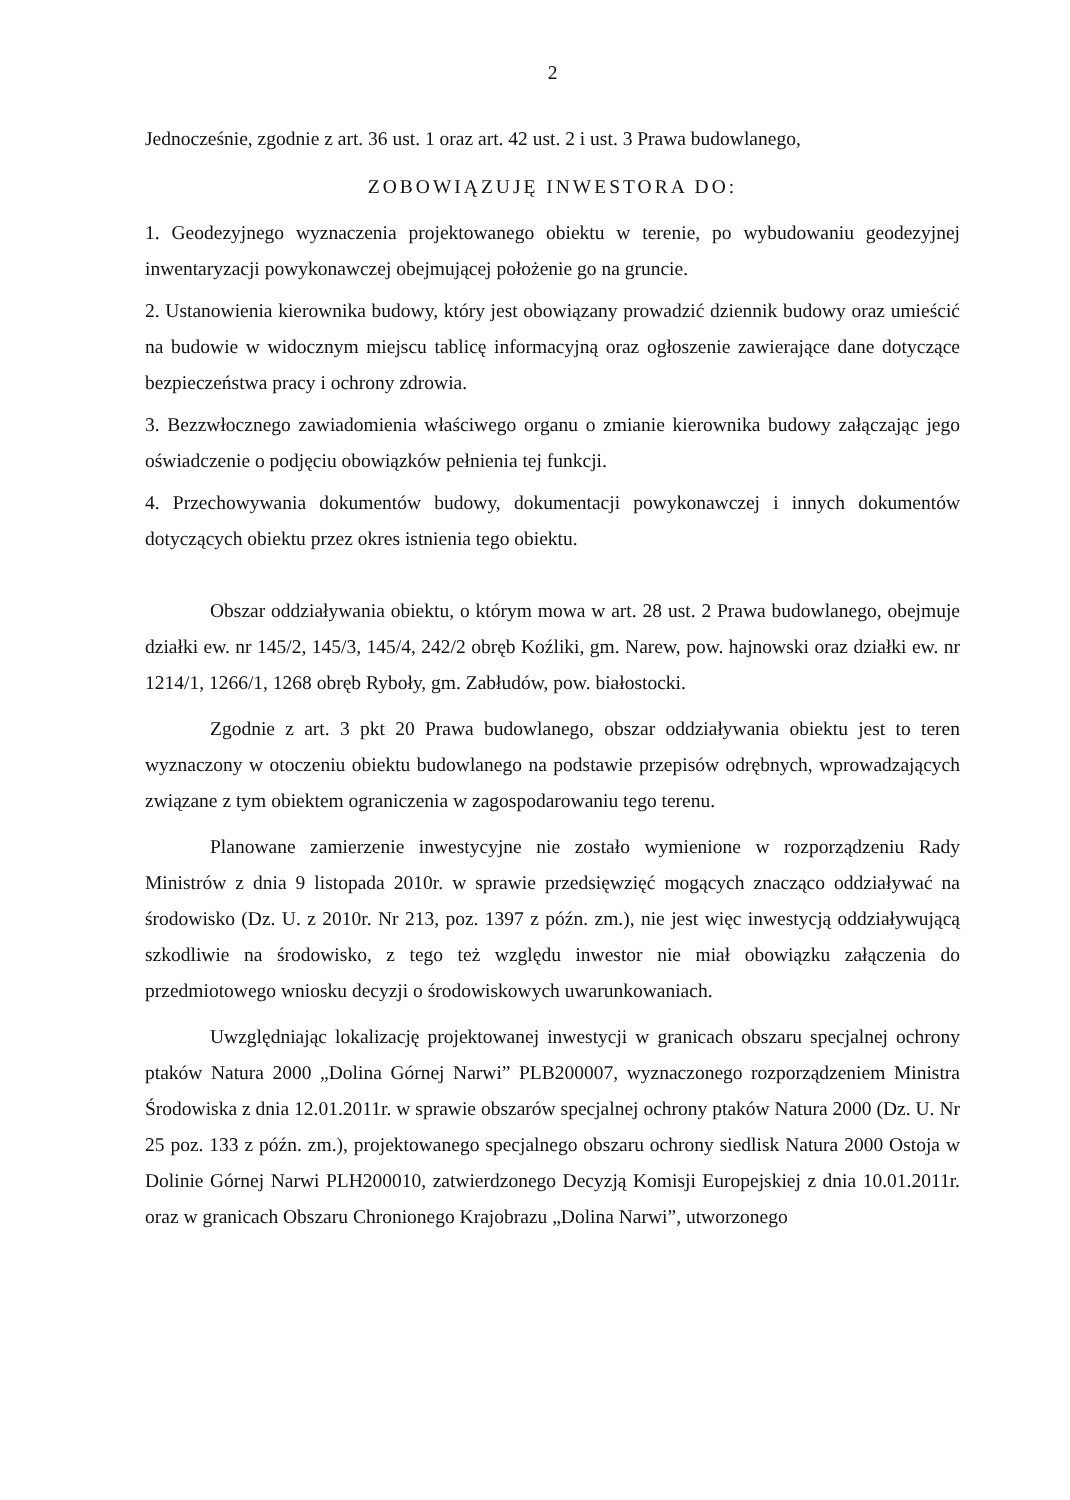2
Jednocześnie, zgodnie z art. 36 ust. 1 oraz art. 42 ust. 2 i ust. 3 Prawa budowlanego,
ZOBOWIĄZUJĘ INWESTORA DO:
1. Geodezyjnego wyznaczenia projektowanego obiektu w terenie, po wybudowaniu geodezyjnej inwentaryzacji powykonawczej obejmującej położenie go na gruncie.
2. Ustanowienia kierownika budowy, który jest obowiązany prowadzić dziennik budowy oraz umieścić na budowie w widocznym miejscu tablicę informacyjną oraz ogłoszenie zawierające dane dotyczące bezpieczeństwa pracy i ochrony zdrowia.
3. Bezzwłocznego zawiadomienia właściwego organu o zmianie kierownika budowy załączając jego oświadczenie o podjęciu obowiązków pełnienia tej funkcji.
4. Przechowywania dokumentów budowy, dokumentacji powykonawczej i innych dokumentów dotyczących obiektu przez okres istnienia tego obiektu.
Obszar oddziaływania obiektu, o którym mowa w art. 28 ust. 2 Prawa budowlanego, obejmuje działki ew. nr 145/2, 145/3, 145/4, 242/2 obręb Koźliki, gm. Narew, pow. hajnowski oraz działki ew. nr 1214/1, 1266/1, 1268 obręb Ryboły, gm. Zabłudów, pow. białostocki.
Zgodnie z art. 3 pkt 20 Prawa budowlanego, obszar oddziaływania obiektu jest to teren wyznaczony w otoczeniu obiektu budowlanego na podstawie przepisów odrębnych, wprowadzających związane z tym obiektem ograniczenia w zagospodarowaniu tego terenu.
Planowane zamierzenie inwestycyjne nie zostało wymienione w rozporządzeniu Rady Ministrów z dnia 9 listopada 2010r. w sprawie przedsięwzięć mogących znacząco oddziaływać na środowisko (Dz. U. z 2010r. Nr 213, poz. 1397 z późn. zm.), nie jest więc inwestycją oddziaływującą szkodliwie na środowisko, z tego też względu inwestor nie miał obowiązku załączenia do przedmiotowego wniosku decyzji o środowiskowych uwarunkowaniach.
Uwzględniając lokalizację projektowanej inwestycji w granicach obszaru specjalnej ochrony ptaków Natura 2000 „Dolina Górnej Narwi” PLB200007, wyznaczonego rozporządzeniem Ministra Środowiska z dnia 12.01.2011r. w sprawie obszarów specjalnej ochrony ptaków Natura 2000 (Dz. U. Nr 25 poz. 133 z późn. zm.), projektowanego specjalnego obszaru ochrony siedlisk Natura 2000 Ostoja w Dolinie Górnej Narwi PLH200010, zatwierdzonego Decyzją Komisji Europejskiej z dnia 10.01.2011r. oraz w granicach Obszaru Chronionego Krajobrazu „Dolina Narwi”, utworzonego